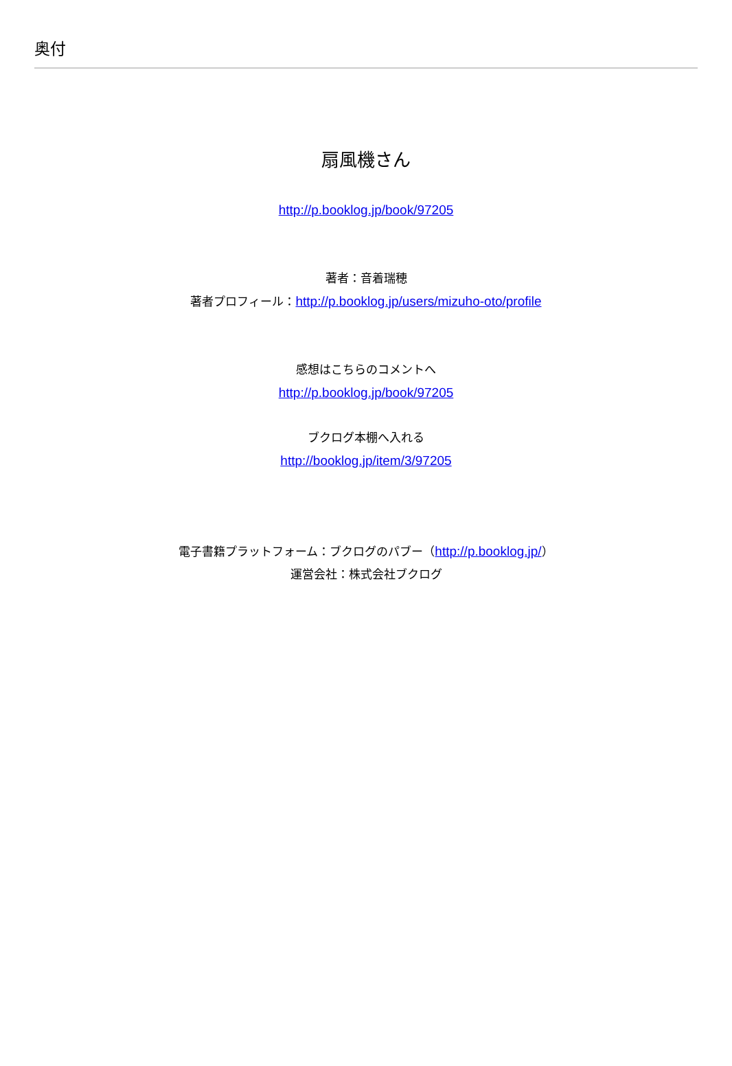奥付
扇風機さん
http://p.booklog.jp/book/97205
著者：音着瑞穂
著者プロフィール：http://p.booklog.jp/users/mizuho-oto/profile
感想はこちらのコメントへ
http://p.booklog.jp/book/97205
ブクログ本棚へ入れる
http://booklog.jp/item/3/97205
電子書籍プラットフォーム：ブクログのパブー（http://p.booklog.jp/）
運営会社：株式会社ブクログ